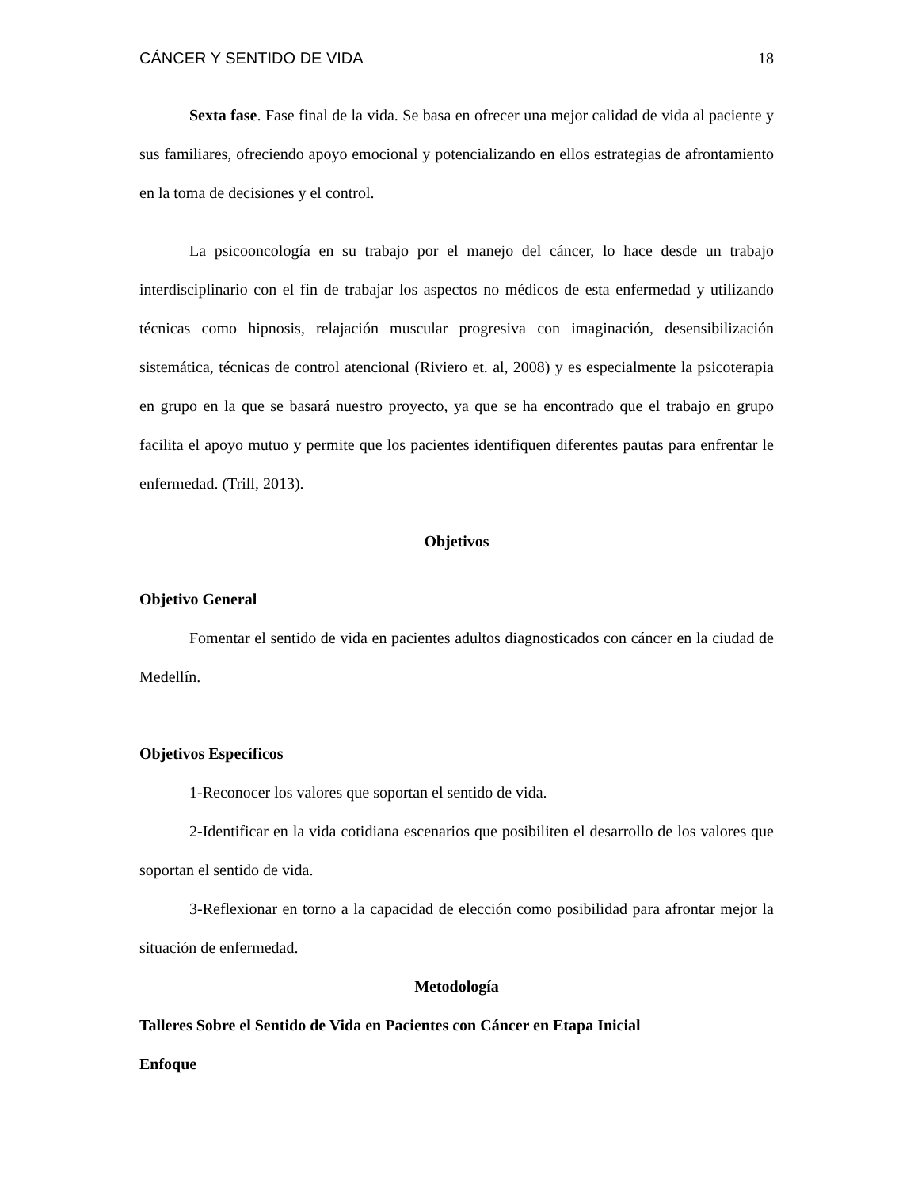CÁNCER Y SENTIDO DE VIDA 18
Sexta fase. Fase final de la vida. Se basa en ofrecer una mejor calidad de vida al paciente y sus familiares, ofreciendo apoyo emocional y potencializando en ellos estrategias de afrontamiento en la toma de decisiones y el control.
La psicooncología en su trabajo por el manejo del cáncer, lo hace desde un trabajo interdisciplinario con el fin de trabajar los aspectos no médicos de esta enfermedad y utilizando técnicas como hipnosis, relajación muscular progresiva con imaginación, desensibilización sistemática, técnicas de control atencional (Riviero et. al, 2008) y es especialmente la psicoterapia en grupo en la que se basará nuestro proyecto, ya que se ha encontrado que el trabajo en grupo facilita el apoyo mutuo y permite que los pacientes identifiquen diferentes pautas para enfrentar le enfermedad. (Trill, 2013).
Objetivos
Objetivo General
Fomentar el sentido de vida en pacientes adultos diagnosticados con cáncer en la ciudad de Medellín.
Objetivos Específicos
1-Reconocer los valores que soportan el sentido de vida.
2-Identificar en la vida cotidiana escenarios que posibiliten el desarrollo de los valores que soportan el sentido de vida.
3-Reflexionar en torno a la capacidad de elección como posibilidad para afrontar mejor la situación de enfermedad.
Metodología
Talleres Sobre el Sentido de Vida en Pacientes con Cáncer en Etapa Inicial
Enfoque